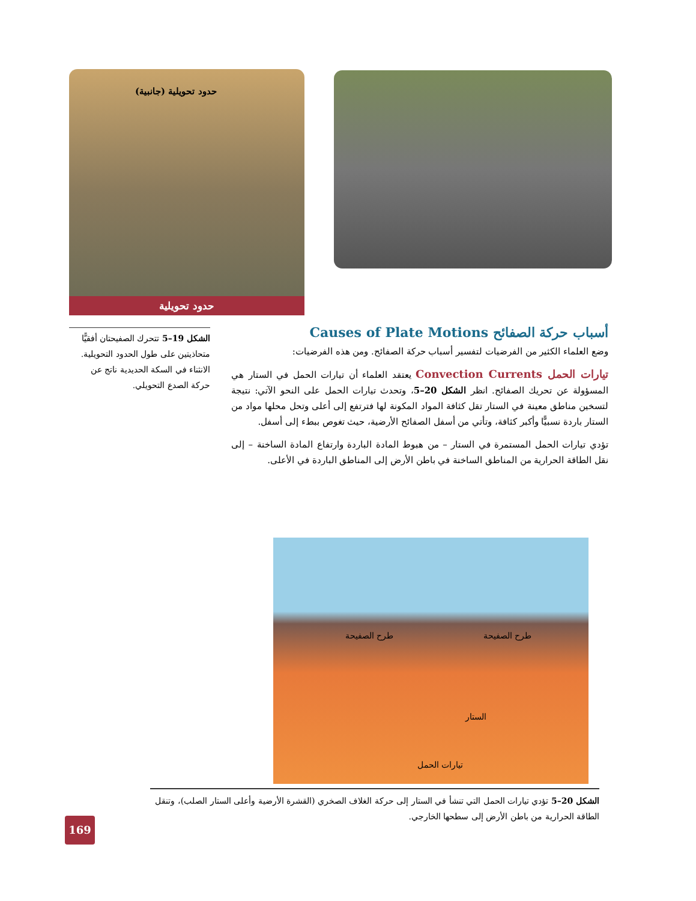حدود تحويلية (جانبية)
حدود تحويلية
الشكل 19–5 تتحرك الصفيحتان أفقيًّا متحاذيتين على طول الحدود التحويلية. الانثناء في السكة الحديدية ناتج عن حركة الصدع التحويلي.
أسباب حركة الصفائح Causes of Plate Motions
وضع العلماء الكثير من الفرضيات لتفسير أسباب حركة الصفائح. ومن هذه الفرضيات:
تيارات الحمل Convection Currents يعتقد العلماء أن تيارات الحمل في الستار هي المسؤولة عن تحريك الصفائح. انظر الشكل 20–5، وتحدث تيارات الحمل على النحو الآتي: نتيجة لتسخين مناطق معينة في الستار تقل كثافة المواد المكونة لها فترتفع إلى أعلى وتحل محلها مواد من الستار باردة نسبيًّا وأكبر كثافة، وتأتي من أسفل الصفائح الأرضية، حيث تغوص ببطء إلى أسفل.
تؤدي تيارات الحمل المستمرة في الستار – من هبوط المادة الباردة وارتفاع المادة الساخنة – إلى نقل الطاقة الحرارية من المناطق الساخنة في باطن الأرض إلى المناطق الباردة في الأعلى.
طرح الصفيحة طرح الصفيحة
الستار
تيارات الحمل
الشكل 20–5 تؤدي تيارات الحمل التي تنشأ في الستار إلى حركة الغلاف الصخري (القشرة الأرضية وأعلى الستار الصلب)، وتنقل الطاقة الحرارية من باطن الأرض إلى سطحها الخارجي.
169